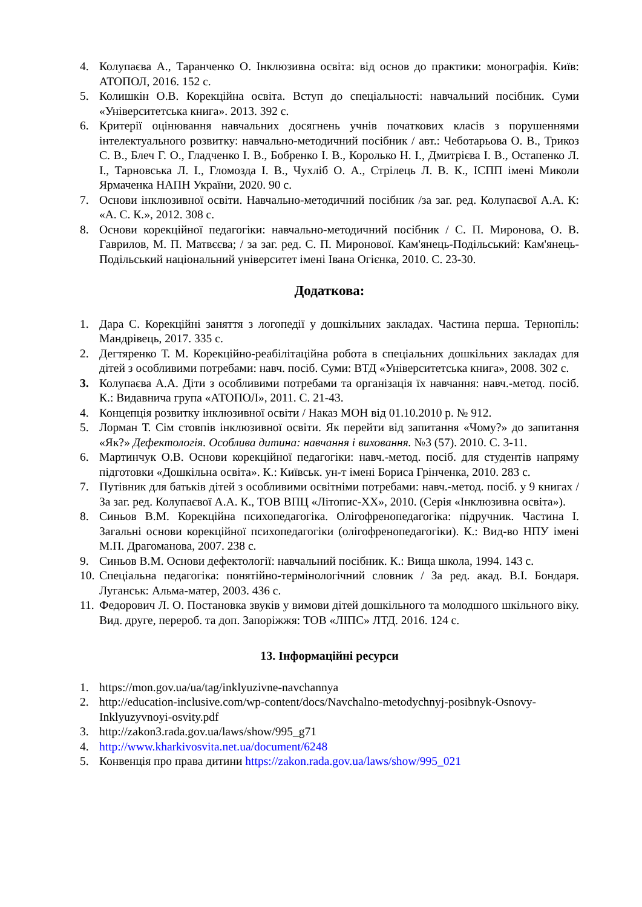4. Колупаєва А., Таранченко О. Інклюзивна освіта: від основ до практики: монографія. Київ: АТОПОЛ, 2016. 152 с.
5. Колишкін О.В. Корекційна освіта. Вступ до спеціальності: навчальний посібник. Суми «Університетська книга». 2013. 392 с.
6. Критерії оцінювання навчальних досягнень учнів початкових класів з порушеннями інтелектуального розвитку: навчально-методичний посібник / авт.: Чеботарьова О. В., Трикоз С. В., Блеч Г. О., Гладченко І. В., Бобренко І. В., Королько Н. І., Дмитрієва І. В., Остапенко Л. І., Тарновська Л. І., Гломозда І. В., Чухліб О. А., Стрілець Л. В. К., ІСПП імені Миколи Ярмаченка НАПН України, 2020. 90 с.
7. Основи інклюзивної освіти. Навчально-методичний посібник /за заг. ред. Колупаєвої А.А. К: «А. С. К.», 2012. 308 с.
8. Основи корекційної педагогіки: навчально-методичний посібник / С. П. Миронова, О. В. Гаврилов, М. П. Матвєєва; / за заг. ред. С. П. Миронової. Кам'янець-Подільський: Кам'янець-Подільський національний університет імені Івана Огієнка, 2010. С. 23-30.
Додаткова:
1. Дара С. Корекційні заняття з логопедії у дошкільних закладах. Частина перша. Тернопіль: Мандрівець, 2017. 335 с.
2. Дегтяренко Т. М. Корекційно-реабілітаційна робота в спеціальних дошкільних закладах для дітей з особливими потребами: навч. посіб. Суми: ВТД «Університетська книга», 2008. 302 с.
3. Колупаєва А.А. Діти з особливими потребами та організація їх навчання: навч.-метод. посіб. К.: Видавнича група «АТОПОЛ», 2011. С. 21-43.
4. Концепція розвитку інклюзивної освіти / Наказ МОН від 01.10.2010 р. № 912.
5. Лорман Т. Сім стовпів інклюзивної освіти. Як перейти від запитання «Чому?» до запитання «Як?» Дефектологія. Особлива дитина: навчання і виховання. №3 (57). 2010. С. 3-11.
6. Мартинчук О.В. Основи корекційної педагогіки: навч.-метод. посіб. для студентів напряму підготовки «Дошкільна освіта». К.: Київськ. ун-т імені Бориса Грінченка, 2010. 283 с.
7. Путівник для батьків дітей з особливими освітніми потребами: навч.-метод. посіб. у 9 книгах / За заг. ред. Колупаєвої А.А. К., ТОВ ВПЦ «Літопис-ХХ», 2010. (Серія «Інклюзивна освіта»).
8. Синьов В.М. Корекційна психопедагогіка. Олігофренопедагогіка: підручник. Частина І. Загальні основи корекційної психопедагогіки (олігофренопедагогіки). К.: Вид-во НПУ імені М.П. Драгоманова, 2007. 238 с.
9. Синьов В.М. Основи дефектології: навчальний посібник. К.: Вища школа, 1994. 143 с.
10. Спеціальна педагогіка: понятійно-термінологічний словник / За ред. акад. В.І. Бондаря. Луганськ: Альма-матер, 2003. 436 с.
11. Федорович Л. О. Постановка звуків у вимови дітей дошкільного та молодшого шкільного віку. Вид. друге, перероб. та доп. Запоріжжя: ТОВ «ЛІПС» ЛТД. 2016. 124 с.
13. Інформаційні ресурси
1. https://mon.gov.ua/ua/tag/inklyuzivne-navchannya
2. http://education-inclusive.com/wp-content/docs/Navchalno-metodychnyj-posibnyk-Osnovy-Inklyuzyvnoyi-osvity.pdf
3. http://zakon3.rada.gov.ua/laws/show/995_g71
4. http://www.kharkivosvita.net.ua/document/6248
5. Конвенція про права дитини https://zakon.rada.gov.ua/laws/show/995_021